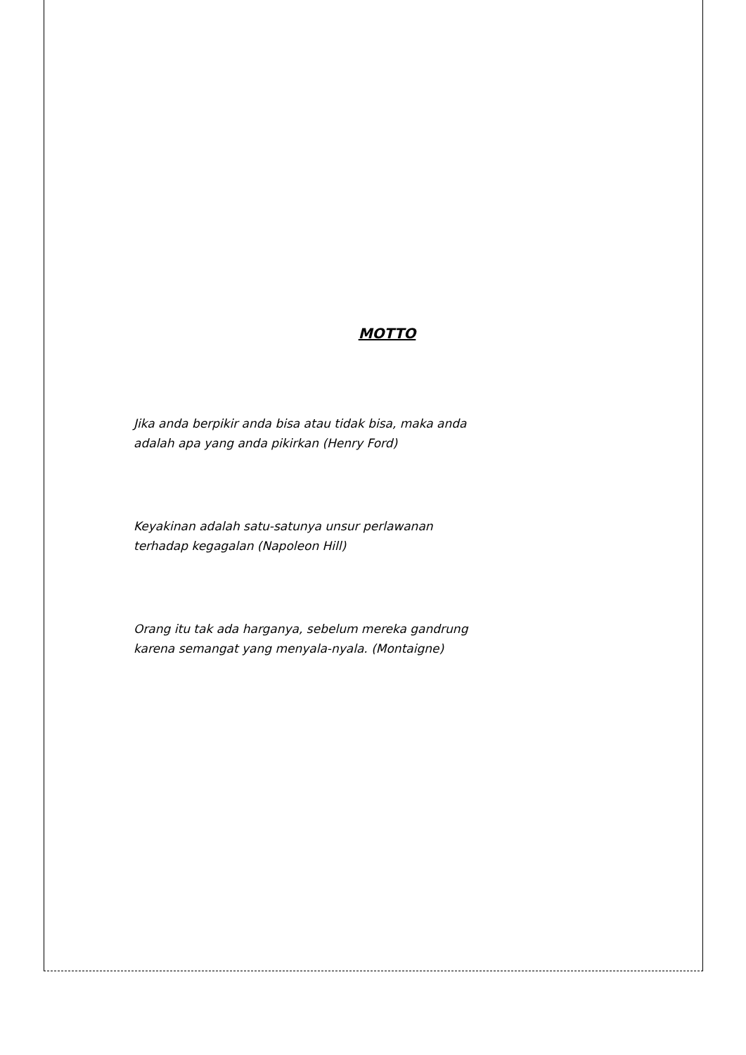MOTTO
Jika anda berpikir anda bisa atau tidak bisa, maka anda
adalah apa yang anda pikirkan (Henry Ford)
Keyakinan adalah satu-satunya unsur perlawanan
terhadap kegagalan (Napoleon Hill)
Orang itu tak ada harganya, sebelum mereka gandrung
karena semangat yang menyala-nyala. (Montaigne)